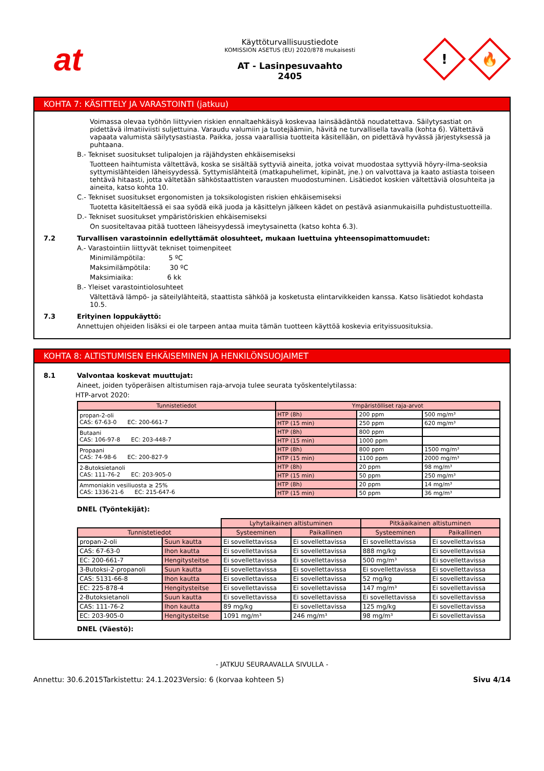at
Käyttöturvallisuustiedote
KOMISSION ASETUS (EU) 2020/878 mukaisesti
AT - Lasinpesuvaahto
2405
!
🔥
KOHTA 7: KÄSITTELY JA VARASTOINTI (jatkuu)
Voimassa olevaa työhön liittyvien riskien ennaltaehkäisyä koskevaa lainsäädäntöä noudatettava. Säilytysastiat on pidettävä ilmatiiviisti suljettuina. Varaudu valumiin ja tuotejäämiin, hävitä ne turvallisella tavalla (kohta 6). Vältettävä vapaata valumista säilytysastiasta. Paikka, jossa vaarallisia tuotteita käsitellään, on pidettävä hyvässä järjestyksessä ja puhtaana.
B.- Tekniset suositukset tulipalojen ja räjähdysten ehkäisemiseksi
Tuotteen haihtumista vältettävä, koska se sisältää syttyviä aineita, jotka voivat muodostaa syttyviä höyry-ilma-seoksia syttymislähteiden läheisyydessä. Syttymislähteitä (matkapuhelimet, kipinät, jne.) on valvottava ja kaato astiasta toiseen tehtävä hitaasti, jotta vältetään sähköstaattisten varausten muodostuminen. Lisätiedot koskien vältettäviä olosuhteita ja aineita, katso kohta 10.
C.- Tekniset suositukset ergonomisten ja toksikologisten riskien ehkäisemiseksi
Tuotetta käsiteltäessä ei saa syödä eikä juoda ja käsittelyn jälkeen kädet on pestävä asianmukaisilla puhdistustuotteilla.
D.- Tekniset suositukset ympäristöriskien ehkäisemiseksi
On suositeltavaa pitää tuotteen läheisyydessä imeytysainetta (katso kohta 6.3).
7.2 Turvallisen varastoinnin edellyttämät olosuhteet, mukaan luettuina yhteensopimattomuudet:
A.- Varastointiin liittyvät tekniset toimenpiteet
Minimilämpötila: 5 ºC
Maksimilämpötila: 30 ºC
Maksimiaika: 6 kk
B.- Yleiset varastointiolosuhteet
Vältettävä lämpö- ja säteilylähteitä, staattista sähköä ja kosketusta elintarvikkeiden kanssa. Katso lisätiedot kohdasta 10.5.
7.3 Erityinen loppukäyttö:
Annettujen ohjeiden lisäksi ei ole tarpeen antaa muita tämän tuotteen käyttöä koskevia erityissuosituksia.
KOHTA 8: ALTISTUMISEN EHKÄISEMINEN JA HENKILÖNSUOJAIMET
8.1 Valvontaa koskevat muuttujat:
Aineet, joiden työperäisen altistumisen raja-arvoja tulee seurata työskentelytilassa:
HTP-arvot 2020:
| Tunnistetiedot | Ympäristölliset raja-arvot | | |
| --- | --- | --- | --- |
| propan-2-oli CAS: 67-63-0 EC: 200-661-7 | HTP (8h) | 200 ppm | 500 mg/m³ |
| | HTP (15 min) | 250 ppm | 620 mg/m³ |
| Butaani CAS: 106-97-8 EC: 203-448-7 | HTP (8h) | 800 ppm | |
| | HTP (15 min) | 1000 ppm | |
| Propaani CAS: 74-98-6 EC: 200-827-9 | HTP (8h) | 800 ppm | 1500 mg/m³ |
| | HTP (15 min) | 1100 ppm | 2000 mg/m³ |
| 2-Butoksietanoli CAS: 111-76-2 EC: 203-905-0 | HTP (8h) | 20 ppm | 98 mg/m³ |
| | HTP (15 min) | 50 ppm | 250 mg/m³ |
| Ammoniakin vesiliuosta ≥ 25% CAS: 1336-21-6 EC: 215-647-6 | HTP (8h) | 20 ppm | 14 mg/m³ |
| | HTP (15 min) | 50 ppm | 36 mg/m³ |
DNEL (Työntekijät):
| | | Lyhytaikainen altistuminen | | Pitkäaikainen altistuminen | |
| Tunnistetiedot | | Systeeminen | Paikallinen | Systeeminen | Paikallinen |
| propan-2-oli | Suun kautta | Ei sovellettavissa | Ei sovellettavissa | Ei sovellettavissa | Ei sovellettavissa |
| CAS: 67-63-0 | Ihon kautta | Ei sovellettavissa | Ei sovellettavissa | 888 mg/kg | Ei sovellettavissa |
| EC: 200-661-7 | Hengitysteitse | Ei sovellettavissa | Ei sovellettavissa | 500 mg/m³ | Ei sovellettavissa |
| 3-Butoksi-2-propanoli | Suun kautta | Ei sovellettavissa | Ei sovellettavissa | Ei sovellettavissa | Ei sovellettavissa |
| CAS: 5131-66-8 | Ihon kautta | Ei sovellettavissa | Ei sovellettavissa | 52 mg/kg | Ei sovellettavissa |
| EC: 225-878-4 | Hengitysteitse | Ei sovellettavissa | Ei sovellettavissa | 147 mg/m³ | Ei sovellettavissa |
| 2-Butoksietanoli | Suun kautta | Ei sovellettavissa | Ei sovellettavissa | Ei sovellettavissa | Ei sovellettavissa |
| CAS: 111-76-2 | Ihon kautta | 89 mg/kg | Ei sovellettavissa | 125 mg/kg | Ei sovellettavissa |
| EC: 203-905-0 | Hengitysteitse | 1091 mg/m³ | 246 mg/m³ | 98 mg/m³ | Ei sovellettavissa |
DNEL (Väestö):
- JATKUU SEURAAVALLA SIVULLA -
Annettu: 30.6.2015 Tarkistettu: 24.1.2023 Versio: 6 (korvaa kohteen 5) Sivu 4/14